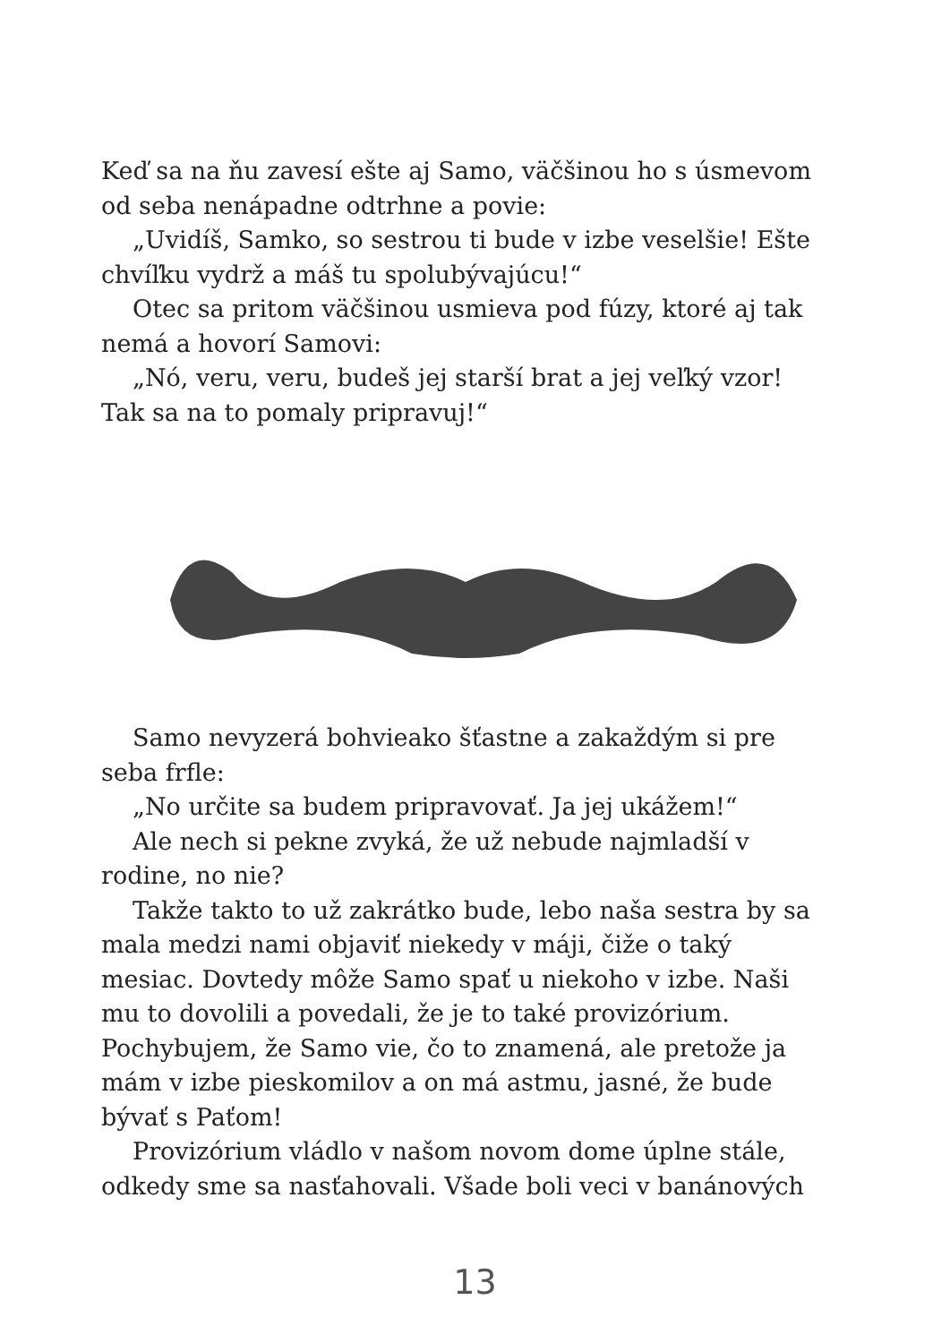Keď sa na ňu zavesí ešte aj Samo, väčšinou ho s úsmevom od seba nenápadne odtrhne a povie:
„Uvidíš, Samko, so sestrou ti bude v izbe veselšie! Ešte chvíľku vydrž a máš tu spolubývajúcu!“
Otec sa pritom väčšinou usmieva pod fúzy, ktoré aj tak nemá a hovorí Samovi:
„Nó, veru, veru, budeš jej starší brat a jej veľký vzor! Tak sa na to pomaly pripravuj!“
Samo nevyzerá bohvieako šťastne a zakaždým si pre seba frfle:
„No určite sa budem pripravovať. Ja jej ukážem!“
Ale nech si pekne zvyká, že už nebude najmladší v rodine, no nie?
Takže takto to už zakrátko bude, lebo naša sestra by sa mala medzi nami objaviť niekedy v máji, čiže o taký mesiac. Dovtedy môže Samo spať u niekoho v izbe. Naši mu to dovolili a povedali, že je to také provizórium. Pochybujem, že Samo vie, čo to znamená, ale pretože ja mám v izbe pieskomilov a on má astmu, jasné, že bude bývať s Paťom!
Provizórium vládlo v našom novom dome úplne stále, odkedy sme sa nasťahovali. Všade boli veci v banánových
13